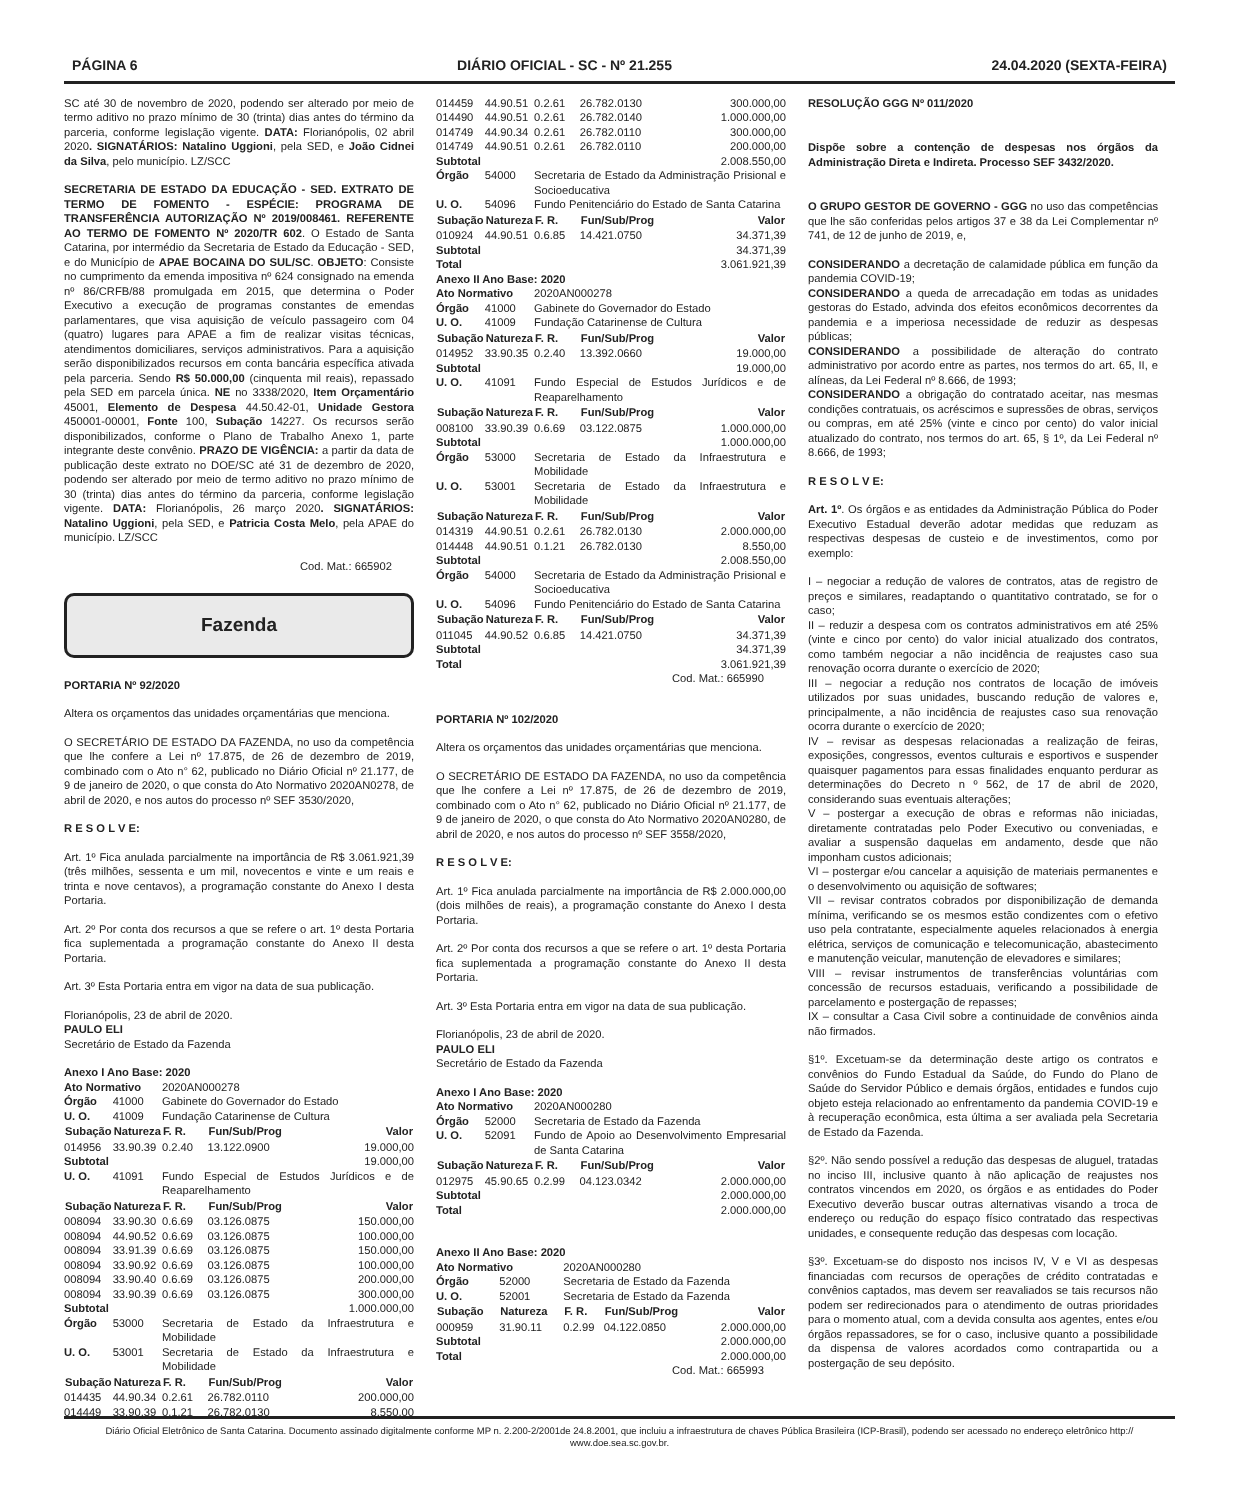PÁGINA 6 DIÁRIO OFICIAL - SC - Nº 21.255 24.04.2020 (SEXTA-FEIRA)
SC até 30 de novembro de 2020, podendo ser alterado por meio de termo aditivo no prazo mínimo de 30 (trinta) dias antes do término da parceria, conforme legislação vigente. DATA: Florianópolis, 02 abril 2020. SIGNATÁRIOS: Natalino Uggioni, pela SED, e João Cidnei da Silva, pelo município. LZ/SCC
SECRETARIA DE ESTADO DA EDUCAÇÃO - SED. EXTRATO DE TERMO DE FOMENTO - ESPÉCIE: PROGRAMA DE TRANSFERÊNCIA AUTORIZAÇÃO Nº 2019/008461. REFERENTE AO TERMO DE FOMENTO Nº 2020/TR 602. O Estado de Santa Catarina, por intermédio da Secretaria de Estado da Educação - SED, e do Município de APAE BOCAINA DO SUL/SC. OBJETO: Consiste no cumprimento da emenda impositiva nº 624 consignado na emenda nº 86/CRFB/88 promulgada em 2015, que determina o Poder Executivo a execução de programas constantes de emendas parlamentares, que visa aquisição de veículo passageiro com 04 (quatro) lugares para APAE a fim de realizar visitas técnicas, atendimentos domiciliares, serviços administrativos. Para a aquisição serão disponibilizados recursos em conta bancária específica ativada pela parceria. Sendo R$ 50.000,00 (cinquenta mil reais), repassado pela SED em parcela única. NE no 3338/2020, Item Orçamentário 45001, Elemento de Despesa 44.50.42-01, Unidade Gestora 450001-00001, Fonte 100, Subação 14227. Os recursos serão disponibilizados, conforme o Plano de Trabalho Anexo 1, parte integrante deste convênio. PRAZO DE VIGÊNCIA: a partir da data de publicação deste extrato no DOE/SC até 31 de dezembro de 2020, podendo ser alterado por meio de termo aditivo no prazo mínimo de 30 (trinta) dias antes do término da parceria, conforme legislação vigente. DATA: Florianópolis, 26 março 2020. SIGNATÁRIOS: Natalino Uggioni, pela SED, e Patricia Costa Melo, pela APAE do município. LZ/SCC
Cod. Mat.: 665902
Fazenda
PORTARIA Nº 92/2020
Altera os orçamentos das unidades orçamentárias que menciona.
O SECRETÁRIO DE ESTADO DA FAZENDA, no uso da competência que lhe confere a Lei nº 17.875, de 26 de dezembro de 2019, combinado com o Ato n° 62, publicado no Diário Oficial nº 21.177, de 9 de janeiro de 2020, o que consta do Ato Normativo 2020AN0278, de abril de 2020, e nos autos do processo nº SEF 3530/2020,
R E S O L V E:
Art. 1º Fica anulada parcialmente na importância de R$ 3.061.921,39 (três milhões, sessenta e um mil, novecentos e vinte e um reais e trinta e nove centavos), a programação constante do Anexo I desta Portaria.
Art. 2º Por conta dos recursos a que se refere o art. 1º desta Portaria fica suplementada a programação constante do Anexo II desta Portaria.
Art. 3º Esta Portaria entra em vigor na data de sua publicação.
Florianópolis, 23 de abril de 2020.
PAULO ELI
Secretário de Estado da Fazenda
| Anexo I Ano Base: 2020 | | | | |
| Ato Normativo | | 2020AN000278 | | |
| Órgão | 41000 | Gabinete do Governador do Estado | | |
| U. O. | 41009 | Fundação Catarinense de Cultura | | |
| Subação | Natureza | F. R. | Fun/Sub/Prog | Valor |
| 014956 | 33.90.39 | 0.2.40 | 13.122.0900 | 19.000,00 |
| Subtotal | | | | 19.000,00 |
| U. O. | 41091 | Fundo Especial de Estudos Jurídicos e de Reaparelhamento | | |
| Subação | Natureza | F. R. | Fun/Sub/Prog | Valor |
| 008094 | 33.90.30 | 0.6.69 | 03.126.0875 | 150.000,00 |
| 008094 | 44.90.52 | 0.6.69 | 03.126.0875 | 100.000,00 |
| 008094 | 33.91.39 | 0.6.69 | 03.126.0875 | 150.000,00 |
| 008094 | 33.90.92 | 0.6.69 | 03.126.0875 | 100.000,00 |
| 008094 | 33.90.40 | 0.6.69 | 03.126.0875 | 200.000,00 |
| 008094 | 33.90.39 | 0.6.69 | 03.126.0875 | 300.000,00 |
| Subtotal | | | | 1.000.000,00 |
| Órgão | 53000 | Secretaria de Estado da Infraestrutura e Mobilidade | | |
| U. O. | 53001 | Secretaria de Estado da Infraestrutura e Mobilidade | | |
| Subação | Natureza | F. R. | Fun/Sub/Prog | Valor |
| 014435 | 44.90.34 | 0.2.61 | 26.782.0110 | 200.000,00 |
| 014449 | 33.90.39 | 0.1.21 | 26.782.0130 | 8.550,00 |
| 014459 | 44.90.51 | 0.2.61 | 26.782.0130 | 300.000,00 |
| 014490 | 44.90.51 | 0.2.61 | 26.782.0140 | 1.000.000,00 |
| 014749 | 44.90.34 | 0.2.61 | 26.782.0110 | 300.000,00 |
| 014749 | 44.90.51 | 0.2.61 | 26.782.0110 | 200.000,00 |
| Subtotal | | | | 2.008.550,00 |
| Órgão | 54000 | Secretaria de Estado da Administração Prisional e Socioeducativa | | |
| U. O. | 54096 | Fundo Penitenciário do Estado de Santa Catarina | | |
| Subação | Natureza | F. R. | Fun/Sub/Prog | Valor |
| 010924 | 44.90.51 | 0.6.85 | 14.421.0750 | 34.371,39 |
| Subtotal | | | | 34.371,39 |
| Total | | | | 3.061.921,39 |
| Anexo II Ano Base: 2020 | | | | |
| Ato Normativo | | 2020AN000278 | | |
| Órgão | 41000 | Gabinete do Governador do Estado | | |
| U. O. | 41009 | Fundação Catarinense de Cultura | | |
| Subação | Natureza | F. R. | Fun/Sub/Prog | Valor |
| 014952 | 33.90.35 | 0.2.40 | 13.392.0660 | 19.000,00 |
| Subtotal | | | | 19.000,00 |
| U. O. | 41091 | Fundo Especial de Estudos Jurídicos e de Reaparelhamento | | |
| Subação | Natureza | F. R. | Fun/Sub/Prog | Valor |
| 008100 | 33.90.39 | 0.6.69 | 03.122.0875 | 1.000.000,00 |
| Subtotal | | | | 1.000.000,00 |
| Órgão | 53000 | Secretaria de Estado da Infraestrutura e Mobilidade | | |
| U. O. | 53001 | Secretaria de Estado da Infraestrutura e Mobilidade | | |
| Subação | Natureza | F. R. | Fun/Sub/Prog | Valor |
| 014319 | 44.90.51 | 0.2.61 | 26.782.0130 | 2.000.000,00 |
| 014448 | 44.90.51 | 0.1.21 | 26.782.0130 | 8.550,00 |
| Subtotal | | | | 2.008.550,00 |
| Órgão | 54000 | Secretaria de Estado da Administração Prisional e Socioeducativa | | |
| U. O. | 54096 | Fundo Penitenciário do Estado de Santa Catarina | | |
| Subação | Natureza | F. R. | Fun/Sub/Prog | Valor |
| 011045 | 44.90.52 | 0.6.85 | 14.421.0750 | 34.371,39 |
| Subtotal | | | | 34.371,39 |
| Total | | | | 3.061.921,39 |
Cod. Mat.: 665990
PORTARIA Nº 102/2020
Altera os orçamentos das unidades orçamentárias que menciona.
O SECRETÁRIO DE ESTADO DA FAZENDA, no uso da competência que lhe confere a Lei nº 17.875, de 26 de dezembro de 2019, combinado com o Ato n° 62, publicado no Diário Oficial nº 21.177, de 9 de janeiro de 2020, o que consta do Ato Normativo 2020AN0280, de abril de 2020, e nos autos do processo nº SEF 3558/2020,
R E S O L V E:
Art. 1º Fica anulada parcialmente na importância de R$ 2.000.000,00 (dois milhões de reais), a programação constante do Anexo I desta Portaria.
Art. 2º Por conta dos recursos a que se refere o art. 1º desta Portaria fica suplementada a programação constante do Anexo II desta Portaria.
Art. 3º Esta Portaria entra em vigor na data de sua publicação.
Florianópolis, 23 de abril de 2020.
PAULO ELI
Secretário de Estado da Fazenda
| Anexo I Ano Base: 2020 | | | | |
| Ato Normativo | | 2020AN000280 | | |
| Órgão | 52000 | Secretaria de Estado da Fazenda | | |
| U. O. | 52091 | Fundo de Apoio ao Desenvolvimento Empresarial de Santa Catarina | | |
| Subação | Natureza | F. R. | Fun/Sub/Prog | Valor |
| 012975 | 45.90.65 | 0.2.99 | 04.123.0342 | 2.000.000,00 |
| Subtotal | | | | 2.000.000,00 |
| Total | | | | 2.000.000,00 |
| Anexo II Ano Base: 2020 | | | | |
| Ato Normativo | | 2020AN000280 | | |
| Órgão | 52000 | Secretaria de Estado da Fazenda | | |
| U. O. | 52001 | Secretaria de Estado da Fazenda | | |
| Subação | Natureza | F. R. | Fun/Sub/Prog | Valor |
| 000959 | 31.90.11 | 0.2.99 | 04.122.0850 | 2.000.000,00 |
| Subtotal | | | | 2.000.000,00 |
| Total | | | | 2.000.000,00 |
Cod. Mat.: 665993
RESOLUÇÃO GGG Nº 011/2020
Dispõe sobre a contenção de despesas nos órgãos da Administração Direta e Indireta. Processo SEF 3432/2020.
O GRUPO GESTOR DE GOVERNO - GGG no uso das competências que lhe são conferidas pelos artigos 37 e 38 da Lei Complementar nº 741, de 12 de junho de 2019, e,
CONSIDERANDO a decretação de calamidade pública em função da pandemia COVID-19;
CONSIDERANDO a queda de arrecadação em todas as unidades gestoras do Estado, advinda dos efeitos econômicos decorrentes da pandemia e a imperiosa necessidade de reduzir as despesas públicas;
CONSIDERANDO a possibilidade de alteração do contrato administrativo por acordo entre as partes, nos termos do art. 65, II, e alíneas, da Lei Federal nº 8.666, de 1993;
CONSIDERANDO a obrigação do contratado aceitar, nas mesmas condições contratuais, os acréscimos e supressões de obras, serviços ou compras, em até 25% (vinte e cinco por cento) do valor inicial atualizado do contrato, nos termos do art. 65, § 1º, da Lei Federal nº 8.666, de 1993;
R E S O L V E:
Art. 1º. Os órgãos e as entidades da Administração Pública do Poder Executivo Estadual deverão adotar medidas que reduzam as respectivas despesas de custeio e de investimentos, como por exemplo:
I – negociar a redução de valores de contratos, atas de registro de preços e similares, readaptando o quantitativo contratado, se for o caso;
II – reduzir a despesa com os contratos administrativos em até 25% (vinte e cinco por cento) do valor inicial atualizado dos contratos, como também negociar a não incidência de reajustes caso sua renovação ocorra durante o exercício de 2020;
III – negociar a redução nos contratos de locação de imóveis utilizados por suas unidades, buscando redução de valores e, principalmente, a não incidência de reajustes caso sua renovação ocorra durante o exercício de 2020;
IV – revisar as despesas relacionadas a realização de feiras, exposições, congressos, eventos culturais e esportivos e suspender quaisquer pagamentos para essas finalidades enquanto perdurar as determinações do Decreto n º 562, de 17 de abril de 2020, considerando suas eventuais alterações;
V – postergar a execução de obras e reformas não iniciadas, diretamente contratadas pelo Poder Executivo ou conveniadas, e avaliar a suspensão daquelas em andamento, desde que não imponham custos adicionais;
VI – postergar e/ou cancelar a aquisição de materiais permanentes e o desenvolvimento ou aquisição de softwares;
VII – revisar contratos cobrados por disponibilização de demanda mínima, verificando se os mesmos estão condizentes com o efetivo uso pela contratante, especialmente aqueles relacionados à energia elétrica, serviços de comunicação e telecomunicação, abastecimento e manutenção veicular, manutenção de elevadores e similares;
VIII – revisar instrumentos de transferências voluntárias com concessão de recursos estaduais, verificando a possibilidade de parcelamento e postergação de repasses;
IX – consultar a Casa Civil sobre a continuidade de convênios ainda não firmados.
§1º. Excetuam-se da determinação deste artigo os contratos e convênios do Fundo Estadual da Saúde, do Fundo do Plano de Saúde do Servidor Público e demais órgãos, entidades e fundos cujo objeto esteja relacionado ao enfrentamento da pandemia COVID-19 e à recuperação econômica, esta última a ser avaliada pela Secretaria de Estado da Fazenda.
§2º. Não sendo possível a redução das despesas de aluguel, tratadas no inciso III, inclusive quanto à não aplicação de reajustes nos contratos vincendos em 2020, os órgãos e as entidades do Poder Executivo deverão buscar outras alternativas visando a troca de endereço ou redução do espaço físico contratado das respectivas unidades, e consequente redução das despesas com locação.
§3º. Excetuam-se do disposto nos incisos IV, V e VI as despesas financiadas com recursos de operações de crédito contratadas e convênios captados, mas devem ser reavaliados se tais recursos não podem ser redirecionados para o atendimento de outras prioridades para o momento atual, com a devida consulta aos agentes, entes e/ou órgãos repassadores, se for o caso, inclusive quanto a possibilidade da dispensa de valores acordados como contrapartida ou a postergação de seu depósito.
Diário Oficial Eletrônico de Santa Catarina. Documento assinado digitalmente conforme MP n. 2.200-2/2001de 24.8.2001, que incluiu a infraestrutura de chaves Pública Brasileira (ICP-Brasil), podendo ser acessado no endereço eletrônico http:// www.doe.sea.sc.gov.br.